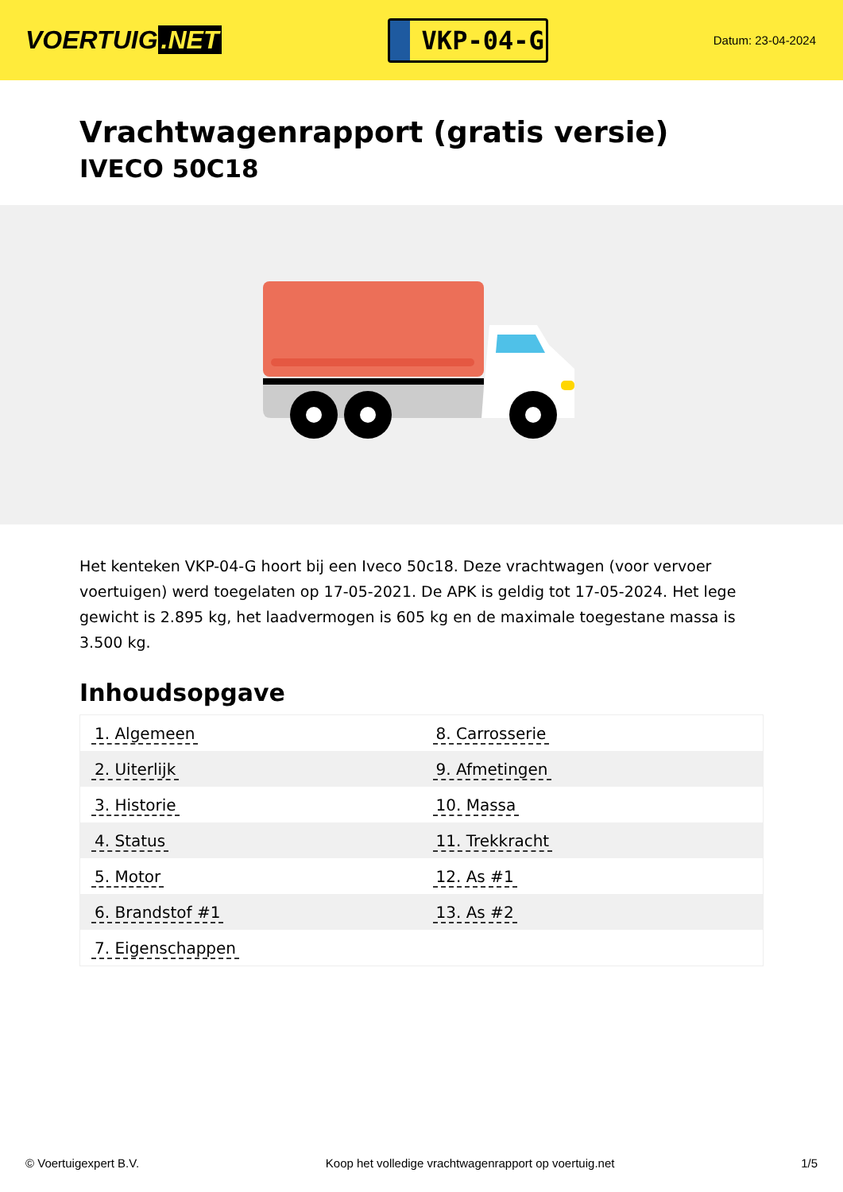VOERTUIG.NET
VKP-04-G
Datum: 23-04-2024
Vrachtwagenrapport (gratis versie)
IVECO 50C18
Het kenteken VKP-04-G hoort bij een Iveco 50c18. Deze vrachtwagen (voor vervoer voertuigen) werd toegelaten op 17-05-2021. De APK is geldig tot 17-05-2024. Het lege gewicht is 2.895 kg, het laadvermogen is 605 kg en de maximale toegestane massa is 3.500 kg.
Inhoudsopgave
| 1. Algemeen | 8. Carrosserie |
| 2. Uiterlijk | 9. Afmetingen |
| 3. Historie | 10. Massa |
| 4. Status | 11. Trekkracht |
| 5. Motor | 12. As #1 |
| 6. Brandstof #1 | 13. As #2 |
| 7. Eigenschappen | |
© Voertuigexpert B.V. Koop het volledige vrachtwagenrapport op voertuig.net 1/5